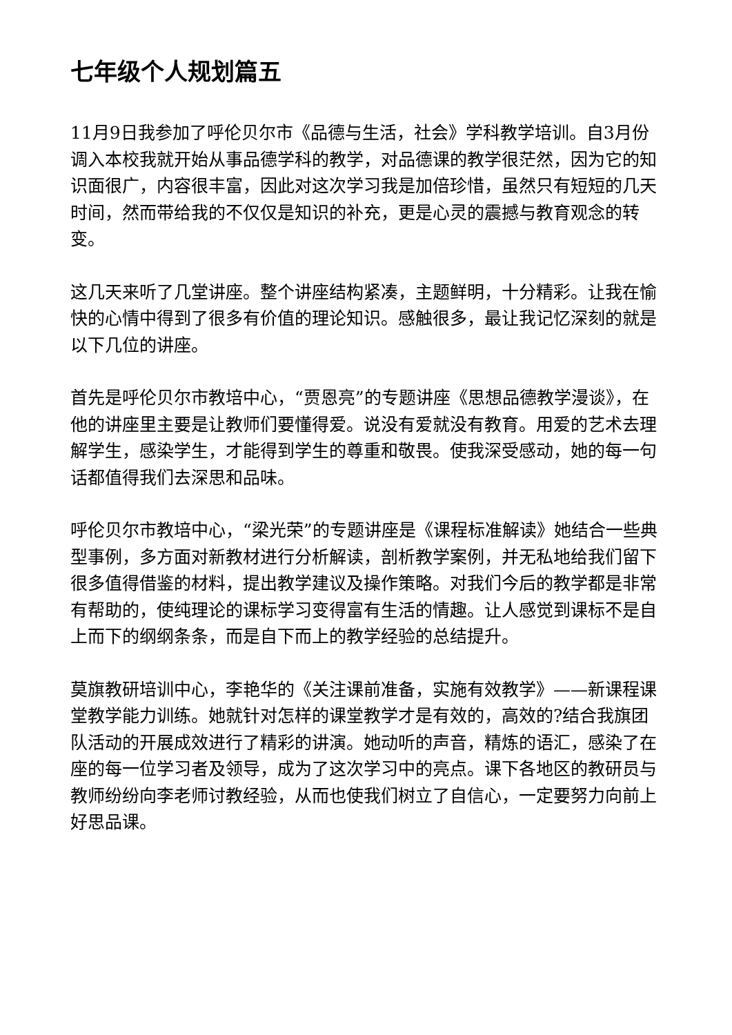七年级个人规划篇五
11月9日我参加了呼伦贝尔市《品德与生活，社会》学科教学培训。自3月份调入本校我就开始从事品德学科的教学，对品德课的教学很茫然，因为它的知识面很广，内容很丰富，因此对这次学习我是加倍珍惜，虽然只有短短的几天时间，然而带给我的不仅仅是知识的补充，更是心灵的震撼与教育观念的转变。
这几天来听了几堂讲座。整个讲座结构紧凑，主题鲜明，十分精彩。让我在愉快的心情中得到了很多有价值的理论知识。感触很多，最让我记忆深刻的就是以下几位的讲座。
首先是呼伦贝尔市教培中心，“贾恩亮”的专题讲座《思想品德教学漫谈》，在他的讲座里主要是让教师们要懂得爱。说没有爱就没有教育。用爱的艺术去理解学生，感染学生，才能得到学生的尊重和敬畏。使我深受感动，她的每一句话都值得我们去深思和品味。
呼伦贝尔市教培中心，“梁光荣”的专题讲座是《课程标准解读》她结合一些典型事例，多方面对新教材进行分析解读，剖析教学案例，并无私地给我们留下很多值得借鉴的材料，提出教学建议及操作策略。对我们今后的教学都是非常有帮助的，使纯理论的课标学习变得富有生活的情趣。让人感觉到课标不是自上而下的纲纲条条，而是自下而上的教学经验的总结提升。
莫旗教研培训中心，李艳华的《关注课前准备，实施有效教学》——新课程课堂教学能力训练。她就针对怎样的课堂教学才是有效的，高效的?结合我旗团队活动的开展成效进行了精彩的讲演。她动听的声音，精炼的语汇，感染了在座的每一位学习者及领导，成为了这次学习中的亮点。课下各地区的教研员与教师纷纷向李老师讨教经验，从而也使我们树立了自信心，一定要努力向前上好思品课。